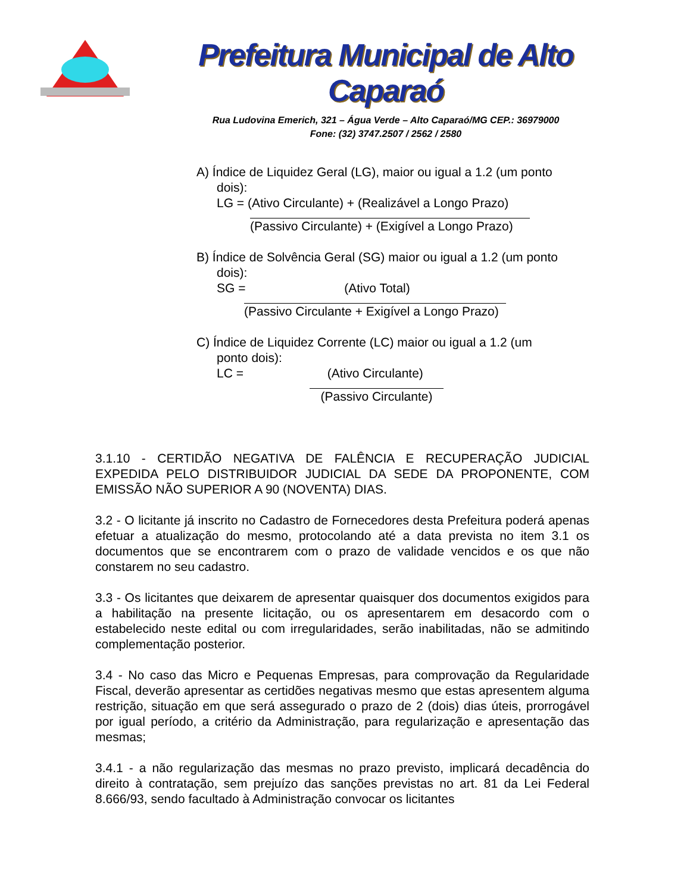Prefeitura Municipal de Alto Caparaó
Rua Ludovina Emerich, 321 – Água Verde – Alto Caparaó/MG CEP.: 36979000
Fone: (32) 3747.2507 / 2562 / 2580
A) Índice de Liquidez Geral (LG), maior ou igual a 1.2 (um ponto
dois):
LG = (Ativo Circulante) + (Realizável a Longo Prazo)
(Passivo Circulante) + (Exigível a Longo Prazo)
B) Índice de Solvência Geral (SG) maior ou igual a 1.2 (um ponto
dois):
SG = (Ativo Total)
(Passivo Circulante + Exigível a Longo Prazo)
C) Índice de Liquidez Corrente (LC) maior ou igual a 1.2 (um
ponto dois):
LC = (Ativo Circulante)
(Passivo Circulante)
3.1.10 - CERTIDÃO NEGATIVA DE FALÊNCIA E RECUPERAÇÃO JUDICIAL EXPEDIDA PELO DISTRIBUIDOR JUDICIAL DA SEDE DA PROPONENTE, COM EMISSÃO NÃO SUPERIOR A 90 (NOVENTA) DIAS.
3.2 - O licitante já inscrito no Cadastro de Fornecedores desta Prefeitura poderá apenas efetuar a atualização do mesmo, protocolando até a data prevista no item 3.1 os documentos que se encontrarem com o prazo de validade vencidos e os que não constarem no seu cadastro.
3.3 - Os licitantes que deixarem de apresentar quaisquer dos documentos exigidos para a habilitação na presente licitação, ou os apresentarem em desacordo com o estabelecido neste edital ou com irregularidades, serão inabilitadas, não se admitindo complementação posterior.
3.4 - No caso das Micro e Pequenas Empresas, para comprovação da Regularidade Fiscal, deverão apresentar as certidões negativas mesmo que estas apresentem alguma restrição, situação em que será assegurado o prazo de 2 (dois) dias úteis, prorrogável por igual período, a critério da Administração, para regularização e apresentação das mesmas;
3.4.1 - a não regularização das mesmas no prazo previsto, implicará decadência do direito à contratação, sem prejuízo das sanções previstas no art. 81 da Lei Federal 8.666/93, sendo facultado à Administração convocar os licitantes